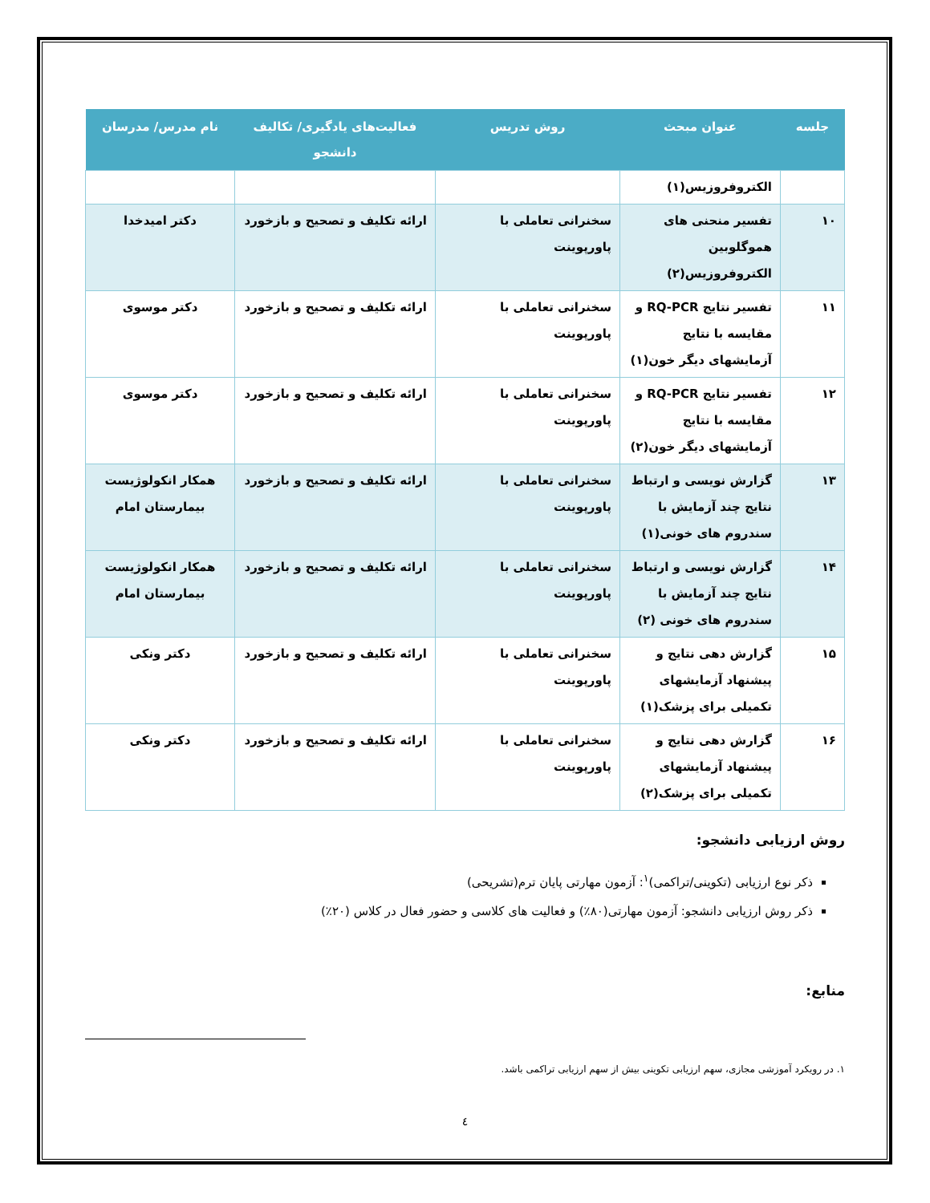| جلسه | عنوان مبحث | روش تدریس | فعالیت‌های یادگیری/ تکالیف دانشجو | نام مدرس/ مدرسان |
| --- | --- | --- | --- | --- |
| | الکتروفروزیس(۱) | | | |
| ۱۰ | تفسیر منحنی های هموگلوبین الکتروفروزیس(۲) | سخنرانی تعاملی با پاورپوینت | ارائه تکلیف و تصحیح و بازخورد | دکتر امیدخدا |
| ۱۱ | تفسیر نتایج RQ-PCR و مقایسه با نتایج آزمایشهای دیگر خون(۱) | سخنرانی تعاملی با پاورپوینت | ارائه تکلیف و تصحیح و بازخورد | دکتر موسوی |
| ۱۲ | تفسیر نتایج RQ-PCR و مقایسه با نتایج آزمایشهای دیگر خون(۲) | سخنرانی تعاملی با پاورپوینت | ارائه تکلیف و تصحیح و بازخورد | دکتر موسوی |
| ۱۳ | گزارش نویسی و ارتباط نتایج چند آزمایش با سندروم های خونی(۱) | سخنرانی تعاملی با پاورپوینت | ارائه تکلیف و تصحیح و بازخورد | همکار انکولوژیست بیمارستان امام |
| ۱۴ | گزارش نویسی و ارتباط نتایج چند آزمایش با سندروم های خونی (۲) | سخنرانی تعاملی با پاورپوینت | ارائه تکلیف و تصحیح و بازخورد | همکار انکولوژیست بیمارستان امام |
| ۱۵ | گزارش دهی نتایج و پیشنهاد آزمایشهای تکمیلی برای پزشک(۱) | سخنرانی تعاملی با پاورپوینت | ارائه تکلیف و تصحیح و بازخورد | دکتر ونکی |
| ۱۶ | گزارش دهی نتایج و پیشنهاد آزمایشهای تکمیلی برای پزشک(۲) | سخنرانی تعاملی با پاورپوینت | ارائه تکلیف و تصحیح و بازخورد | دکتر ونکی |
روش ارزیابی دانشجو:
ذکر نوع ارزیابی (تکوینی/تراکمی)<sup>۱</sup>: آزمون مهارتی پایان ترم(تشریحی)
ذکر روش ارزیابی دانشجو: آزمون مهارتی(۸۰٪) و فعالیت های کلاسی و حضور فعال در کلاس (۲۰٪)
منابع:
۱. در رویکرد آموزشی مجازی، سهم ارزیابی تکوینی بیش از سهم ارزیابی تراکمی باشد.
٤